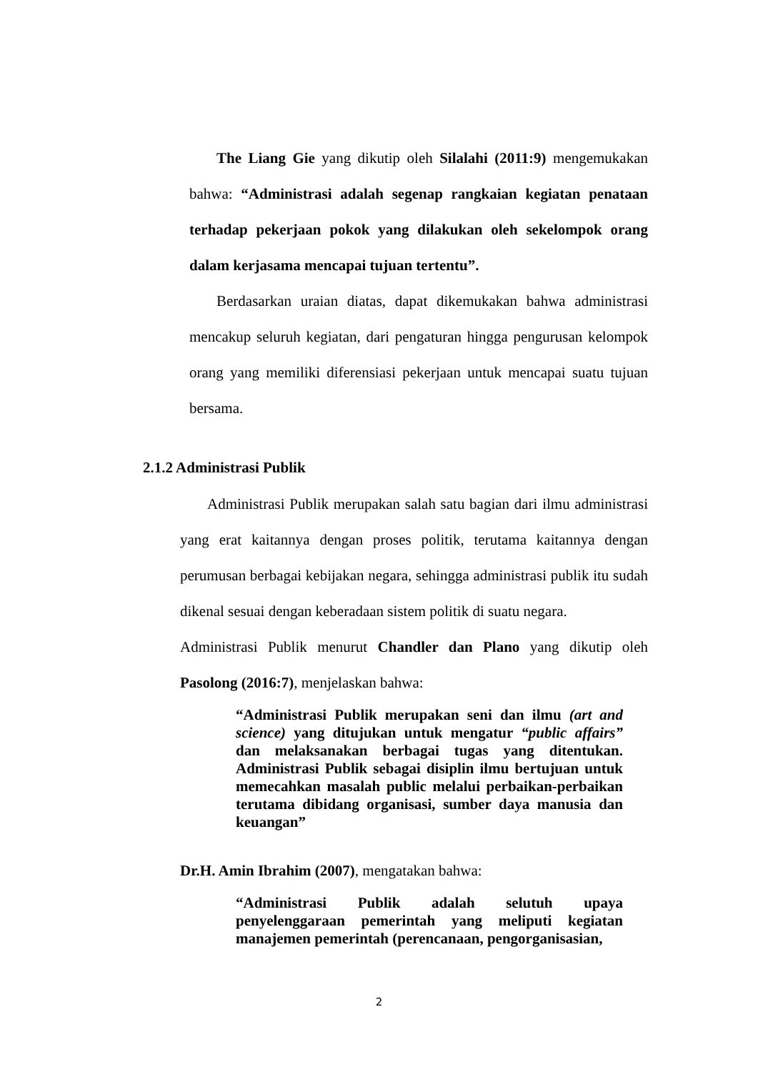The Liang Gie yang dikutip oleh Silalahi (2011:9) mengemukakan bahwa: “Administrasi adalah segenap rangkaian kegiatan penataan terhadap pekerjaan pokok yang dilakukan oleh sekelompok orang dalam kerjasama mencapai tujuan tertentu”.
Berdasarkan uraian diatas, dapat dikemukakan bahwa administrasi mencakup seluruh kegiatan, dari pengaturan hingga pengurusan kelompok orang yang memiliki diferensiasi pekerjaan untuk mencapai suatu tujuan bersama.
2.1.2 Administrasi Publik
Administrasi Publik merupakan salah satu bagian dari ilmu administrasi yang erat kaitannya dengan proses politik, terutama kaitannya dengan perumusan berbagai kebijakan negara, sehingga administrasi publik itu sudah dikenal sesuai dengan keberadaan sistem politik di suatu negara.
Administrasi Publik menurut Chandler dan Plano yang dikutip oleh Pasolong (2016:7), menjelaskan bahwa:
“Administrasi Publik merupakan seni dan ilmu (art and science) yang ditujukan untuk mengatur “public affairs” dan melaksanakan berbagai tugas yang ditentukan. Administrasi Publik sebagai disiplin ilmu bertujuan untuk memecahkan masalah public melalui perbaikan-perbaikan terutama dibidang organisasi, sumber daya manusia dan keuangan”
Dr.H. Amin Ibrahim (2007), mengatakan bahwa:
“Administrasi Publik adalah selutuh upaya penyelenggaraan pemerintah yang meliputi kegiatan manajemen pemerintah (perencanaan, pengorganisasian,
2